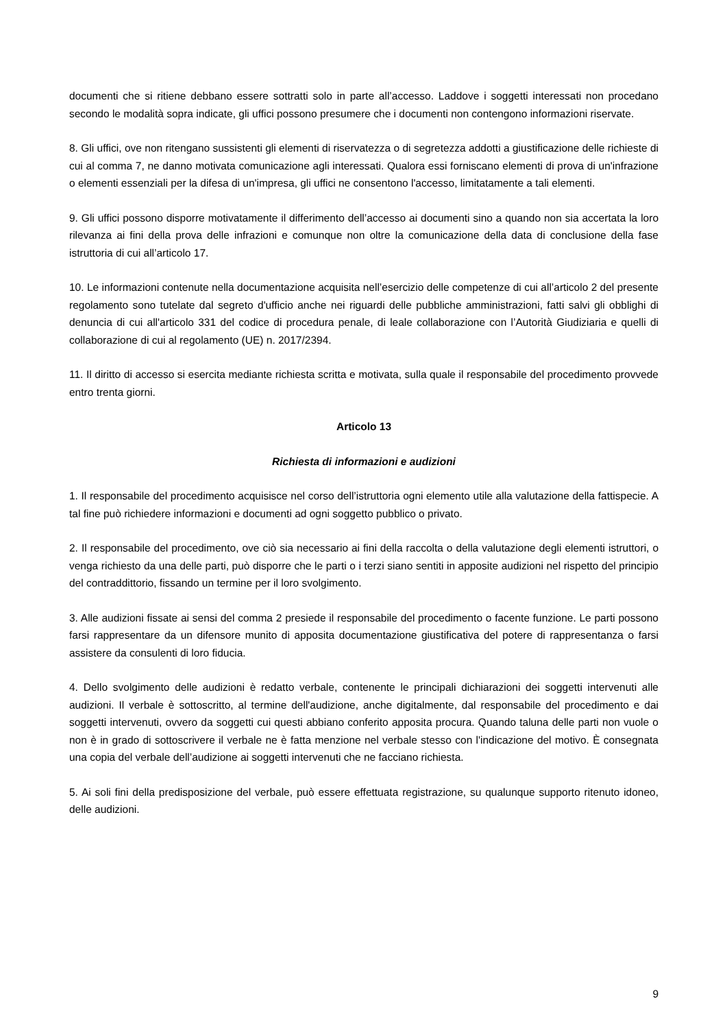documenti che si ritiene debbano essere sottratti solo in parte all’accesso. Laddove i soggetti interessati non procedano secondo le modalità sopra indicate, gli uffici possono presumere che i documenti non contengono informazioni riservate.
8. Gli uffici, ove non ritengano sussistenti gli elementi di riservatezza o di segretezza addotti a giustificazione delle richieste di cui al comma 7, ne danno motivata comunicazione agli interessati. Qualora essi forniscano elementi di prova di un'infrazione o elementi essenziali per la difesa di un'impresa, gli uffici ne consentono l'accesso, limitatamente a tali elementi.
9. Gli uffici possono disporre motivatamente il differimento dell’accesso ai documenti sino a quando non sia accertata la loro rilevanza ai fini della prova delle infrazioni e comunque non oltre la comunicazione della data di conclusione della fase istruttoria di cui all’articolo 17.
10. Le informazioni contenute nella documentazione acquisita nell’esercizio delle competenze di cui all’articolo 2 del presente regolamento sono tutelate dal segreto d'ufficio anche nei riguardi delle pubbliche amministrazioni, fatti salvi gli obblighi di denuncia di cui all'articolo 331 del codice di procedura penale, di leale collaborazione con l’Autorità Giudiziaria e quelli di collaborazione di cui al regolamento (UE) n. 2017/2394.
11. Il diritto di accesso si esercita mediante richiesta scritta e motivata, sulla quale il responsabile del procedimento provvede entro trenta giorni.
Articolo 13
Richiesta di informazioni e audizioni
1. Il responsabile del procedimento acquisisce nel corso dell’istruttoria ogni elemento utile alla valutazione della fattispecie. A tal fine può richiedere informazioni e documenti ad ogni soggetto pubblico o privato.
2. Il responsabile del procedimento, ove ciò sia necessario ai fini della raccolta o della valutazione degli elementi istruttori, o venga richiesto da una delle parti, può disporre che le parti o i terzi siano sentiti in apposite audizioni nel rispetto del principio del contraddittorio, fissando un termine per il loro svolgimento.
3. Alle audizioni fissate ai sensi del comma 2 presiede il responsabile del procedimento o facente funzione. Le parti possono farsi rappresentare da un difensore munito di apposita documentazione giustificativa del potere di rappresentanza o farsi assistere da consulenti di loro fiducia.
4. Dello svolgimento delle audizioni è redatto verbale, contenente le principali dichiarazioni dei soggetti intervenuti alle audizioni. Il verbale è sottoscritto, al termine dell'audizione, anche digitalmente, dal responsabile del procedimento e dai soggetti intervenuti, ovvero da soggetti cui questi abbiano conferito apposita procura. Quando taluna delle parti non vuole o non è in grado di sottoscrivere il verbale ne è fatta menzione nel verbale stesso con l'indicazione del motivo. È consegnata una copia del verbale dell’audizione ai soggetti intervenuti che ne facciano richiesta.
5. Ai soli fini della predisposizione del verbale, può essere effettuata registrazione, su qualunque supporto ritenuto idoneo, delle audizioni.
9